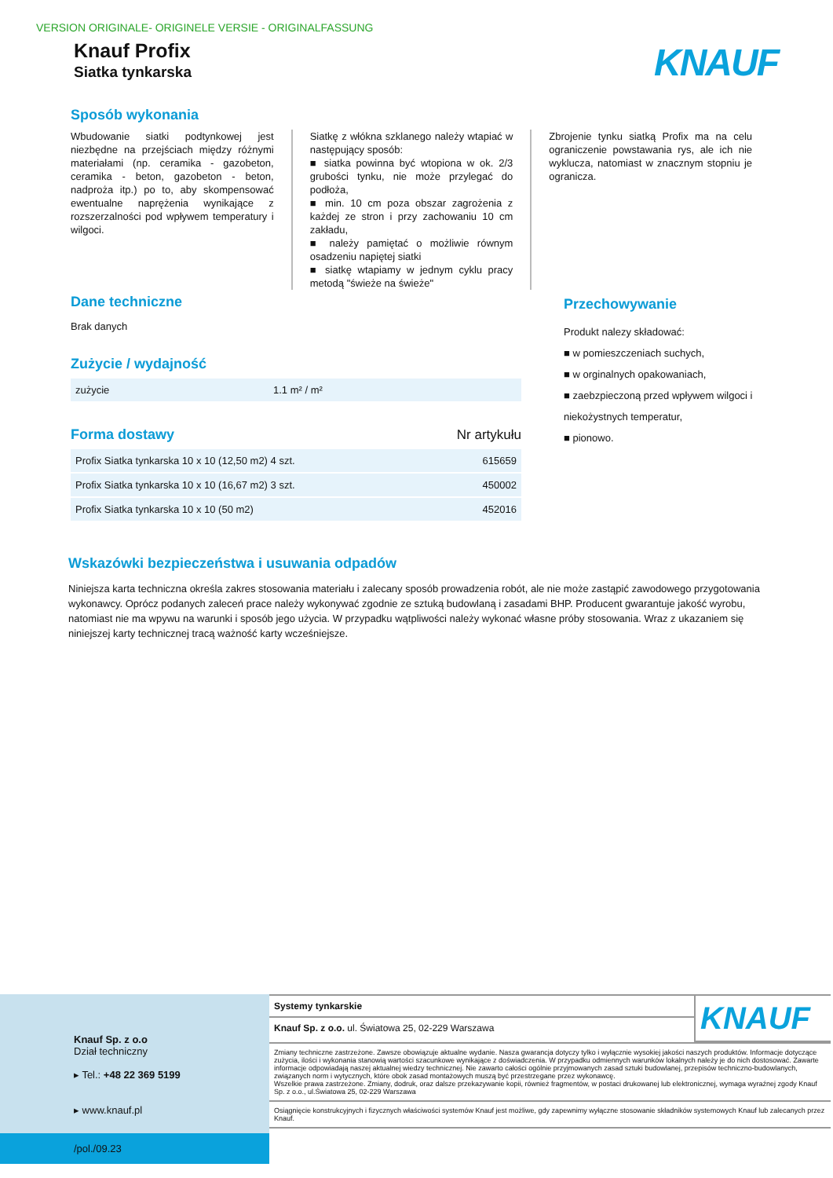VERSION ORIGINALE- ORIGINELE VERSIE - ORIGINALFASSUNG
Knauf Profix
Siatka tynkarska
KNAUF
Sposób wykonania
Wbudowanie siatki podtynkowej jest niezbędne na przejściach między różnymi materiałami (np. ceramika - gazobeton, ceramika - beton, gazobeton - beton, nadproża itp.) po to, aby skompensować ewentualne naprężenia wynikające z rozszerzalności pod wpływem temperatury i wilgoci.
Siatkę z włókna szklanego należy wtapiać w następujący sposób:
■ siatka powinna być wtopiona w ok. 2/3 grubości tynku, nie może przylegać do podłoża,
■ min. 10 cm poza obszar zagrożenia z każdej ze stron i przy zachowaniu 10 cm zakładu,
■ należy pamiętać o możliwie równym osadzeniu napiętej siatki
■ siatkę wtapiamy w jednym cyklu pracy metodą "świeże na świeże"
Zbrojenie tynku siatką Profix ma na celu ograniczenie powstawania rys, ale ich nie wyklucza, natomiast w znacznym stopniu je ogranicza.
Dane techniczne
Brak danych
Zużycie / wydajność
| zużycie | 1.1 m² / m² |
Forma dostawy
Nr artykułu
| Profix Siatka tynkarska 10 x 10 (12,50 m2) 4 szt. | 615659 |
| Profix Siatka tynkarska 10 x 10 (16,67 m2) 3 szt. | 450002 |
| Profix Siatka tynkarska 10 x 10 (50 m2) | 452016 |
Przechowywanie
Produkt nalezy składować:
■ w pomieszczeniach suchych,
■ w orginalnych opakowaniach,
■ zaebzpieczoną przed wpływem wilgoci i niekożystnych temperatur,
■ pionowo.
Wskazówki bezpieczeństwa i usuwania odpadów
Niniejsza karta techniczna określa zakres stosowania materiału i zalecany sposób prowadzenia robót, ale nie może zastąpić zawodowego przygotowania wykonawcy. Oprócz podanych zaleceń prace należy wykonywać zgodnie ze sztuką budowlaną i zasadami BHP. Producent gwarantuje jakość wyrobu, natomiast nie ma wpywu na warunki i sposób jego użycia. W przypadku wątpliwości należy wykonać własne próby stosowania. Wraz z ukazaniem się niniejszej karty technicznej tracą ważność karty wcześniejsze.
Knauf Sp. z o.o
Dział techniczny
▸ Tel.: +48 22 369 5199
▸ www.knauf.pl
/pol./09.23
Systemy tynkarskie
Knauf Sp. z o.o. ul. Światowa 25, 02-229 Warszawa
KNAUF
Zmiany techniczne zastrzeżone. Zawsze obowiązuje aktualne wydanie. Nasza gwarancja dotyczy tylko i wyłącznie wysokiej jakości naszych produktów. Informacje dotyczące zużycia, ilości i wykonania stanowią wartości szacunkowe wynikające z doświadczenia. W przypadku odmiennych warunków lokalnych należy je do nich dostosować. Zawarte informacje odpowiadają naszej aktualnej wiedzy technicznej. Nie zawarto całości ogólnie przyjmowanych zasad sztuki budowlanej, przepisów techniczno-budowlanych, związanych norm i wytycznych, które obok zasad montażowych muszą być przestrzegane przez wykonawcę.
Wszelkie prawa zastrzeżone. Zmiany, dodruk, oraz dalsze przekazywanie kopii, również fragmentów, w postaci drukowanej lub elektronicznej, wymaga wyraźnej zgody Knauf Sp. z o.o., ul.Światowa 25, 02-229 Warszawa
Osiągnięcie konstrukcyjnych i fizycznych właściwości systemów Knauf jest możliwe, gdy zapewnimy wyłączne stosowanie składników systemowych Knauf lub zalecanych przez Knauf.